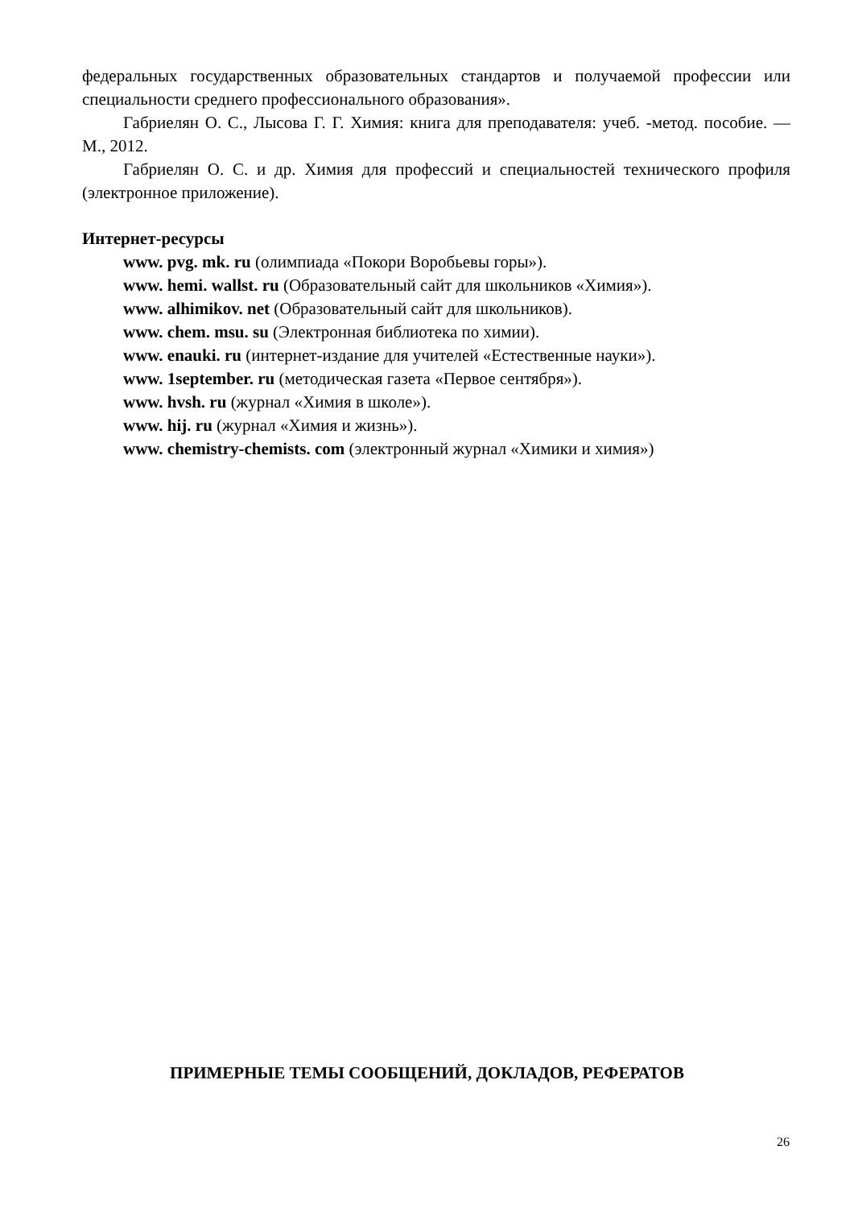федеральных государственных образовательных стандартов и получаемой профессии или специальности среднего профессионального образования».
Габриелян О. С., Лысова Г. Г. Химия: книга для преподавателя: учеб. -метод. пособие. — М., 2012.
Габриелян О. С. и др. Химия для профессий и специальностей технического профиля (электронное приложение).
Интернет-ресурсы
www. pvg. mk. ru (олимпиада «Покори Воробьевы горы»).
www. hemi. wallst. ru (Образовательный сайт для школьников «Химия»).
www. alhimikov. net (Образовательный сайт для школьников).
www. chem. msu. su (Электронная библиотека по химии).
www. enauki. ru (интернет-издание для учителей «Естественные науки»).
www. 1september. ru (методическая газета «Первое сентября»).
www. hvsh. ru (журнал «Химия в школе»).
www. hij. ru (журнал «Химия и жизнь»).
www. chemistry-chemists. com (электронный журнал «Химики и химия»)
ПРИМЕРНЫЕ ТЕМЫ СООБЩЕНИЙ, ДОКЛАДОВ, РЕФЕРАТОВ
26